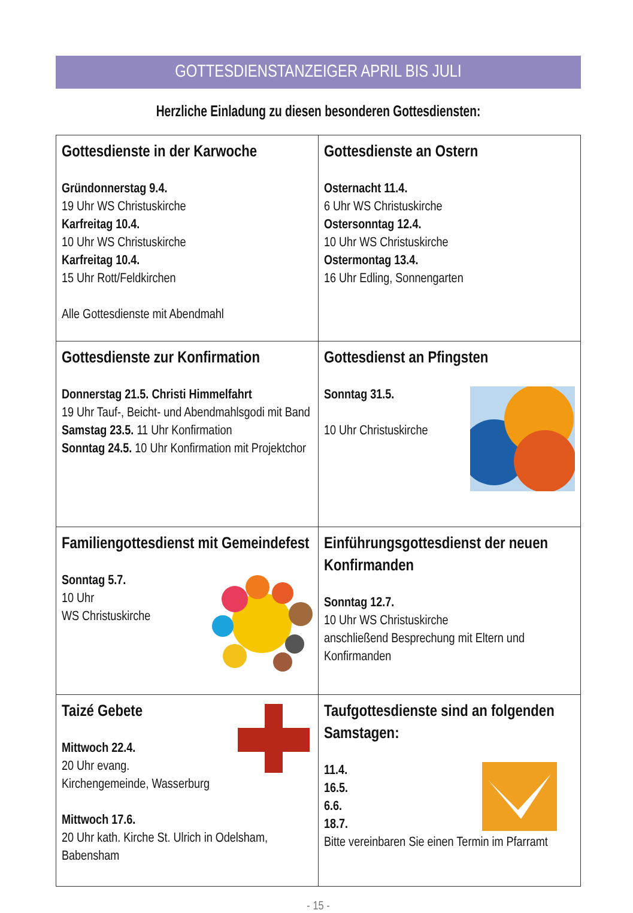GOTTESDIENSTANZEIGER APRIL BIS JULI
Herzliche Einladung zu diesen besonderen Gottesdiensten:
| Gottesdienste in der Karwoche Gründonnerstag 9.4. 19 Uhr WS Christuskirche Karfreitag 10.4. 10 Uhr WS Christuskirche Karfreitag 10.4. 15 Uhr Rott/Feldkirchen Alle Gottesdienste mit Abendmahl | Gottesdienste an Ostern Osternacht 11.4. 6 Uhr WS Christuskirche Ostersonntag 12.4. 10 Uhr WS Christuskirche Ostermontag 13.4. 16 Uhr Edling, Sonnengarten |
| Gottesdienste zur Konfirmation Donnerstag 21.5. Christi Himmelfahrt 19 Uhr Tauf-, Beicht- und Abendmahlsgodi mit Band Samstag 23.5. 11 Uhr Konfirmation Sonntag 24.5. 10 Uhr Konfirmation mit Projektchor | Gottesdienst an Pfingsten Sonntag 31.5. 10 Uhr Christuskirche |
| Familiengottesdienst mit Gemeindefest Sonntag 5.7. 10 Uhr WS Christuskirche | Einführungsgottesdienst der neuen Konfirmanden Sonntag 12.7. 10 Uhr WS Christuskirche anschließend Besprechung mit Eltern und Konfirmanden |
| Taizé Gebete Mittwoch 22.4. 20 Uhr evang. Kirchengemeinde, Wasserburg Mittwoch 17.6. 20 Uhr kath. Kirche St. Ulrich in Odelsham, Babensham | Taufgottesdienste sind an folgenden Samstagen: 11.4. 16.5. 6.6. 18.7. Bitte vereinbaren Sie einen Termin im Pfarramt |
- 15 -